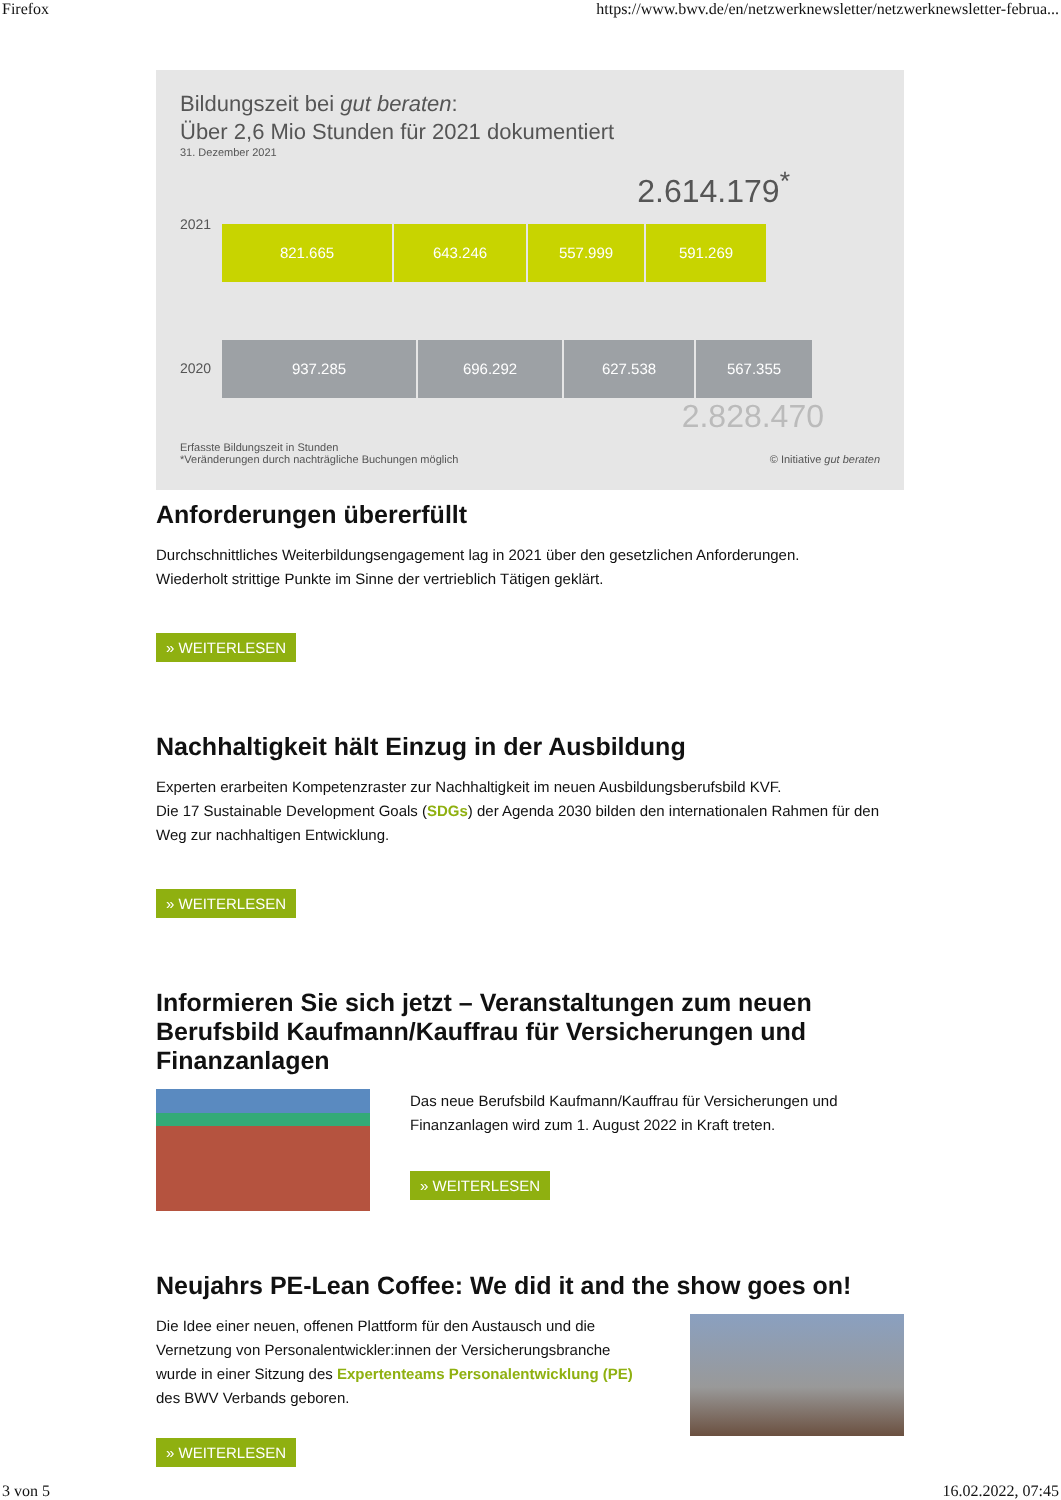Firefox https://www.bwv.de/en/netzwerknewsletter/netzwerknewsletter-februa...
Bildungszeit bei gut beraten:
Über 2,6 Mio Stunden für 2021 dokumentiert
31. Dezember 2021
2.614.179<sup>*</sup>
2021
821.665 643.246 557.999 591.269
2020
937.285 696.292 627.538 567.355
2.828.470
Erfasste Bildungszeit in Stunden
*Veränderungen durch nachträgliche Buchungen möglich © Initiative gut beraten
Anforderungen übererfüllt
Durchschnittliches Weiterbildungsengagement lag in 2021 über den gesetzlichen Anforderungen.
Wiederholt strittige Punkte im Sinne der vertrieblich Tätigen geklärt.
» WEITERLESEN
Nachhaltigkeit hält Einzug in der Ausbildung
Experten erarbeiten Kompetenzraster zur Nachhaltigkeit im neuen Ausbildungsberufsbild KVF.
Die 17 Sustainable Development Goals (SDGs) der Agenda 2030 bilden den internationalen Rahmen für den Weg zur nachhaltigen Entwicklung.
» WEITERLESEN
Informieren Sie sich jetzt – Veranstaltungen zum neuen Berufsbild Kaufmann/Kauffrau für Versicherungen und Finanzanlagen
Das neue Berufsbild Kaufmann/Kauffrau für Versicherungen und Finanzanlagen wird zum 1. August 2022 in Kraft treten.
» WEITERLESEN
Neujahrs PE-Lean Coffee: We did it and the show goes on!
Die Idee einer neuen, offenen Plattform für den Austausch und die Vernetzung von Personalentwickler:innen der Versicherungsbranche wurde in einer Sitzung des Expertenteams Personalentwicklung (PE) des BWV Verbands geboren.
» WEITERLESEN
3 von 5 16.02.2022, 07:45